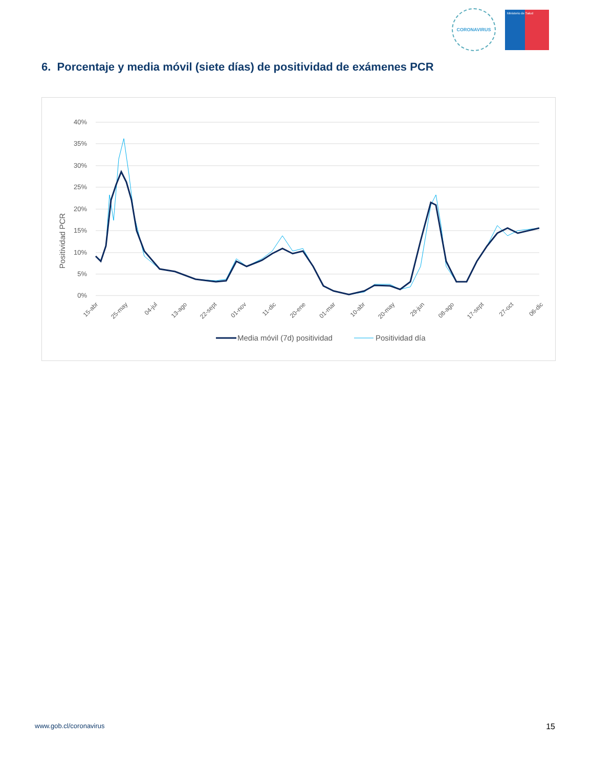CORONAVIRUS
Ministerio de Salud
6. Porcentaje y media móvil (siete días) de positividad de exámenes PCR
Positividad PCR
40%
35%
30%
25%
20%
15%
10%
5%
0%
15-abr
25-may
04-jul
13-ago
22-sept
01-nov
11-dic
20-ene
01-mar
10-abr
20-may
29-jun
08-ago
17-sept
27-oct
06-dic
Media móvil (7d) positividad
Positividad día
15-ene 24-feb 05-abr 15-may 24-jun 03-ago
www.gob.cl/coronavirus 15